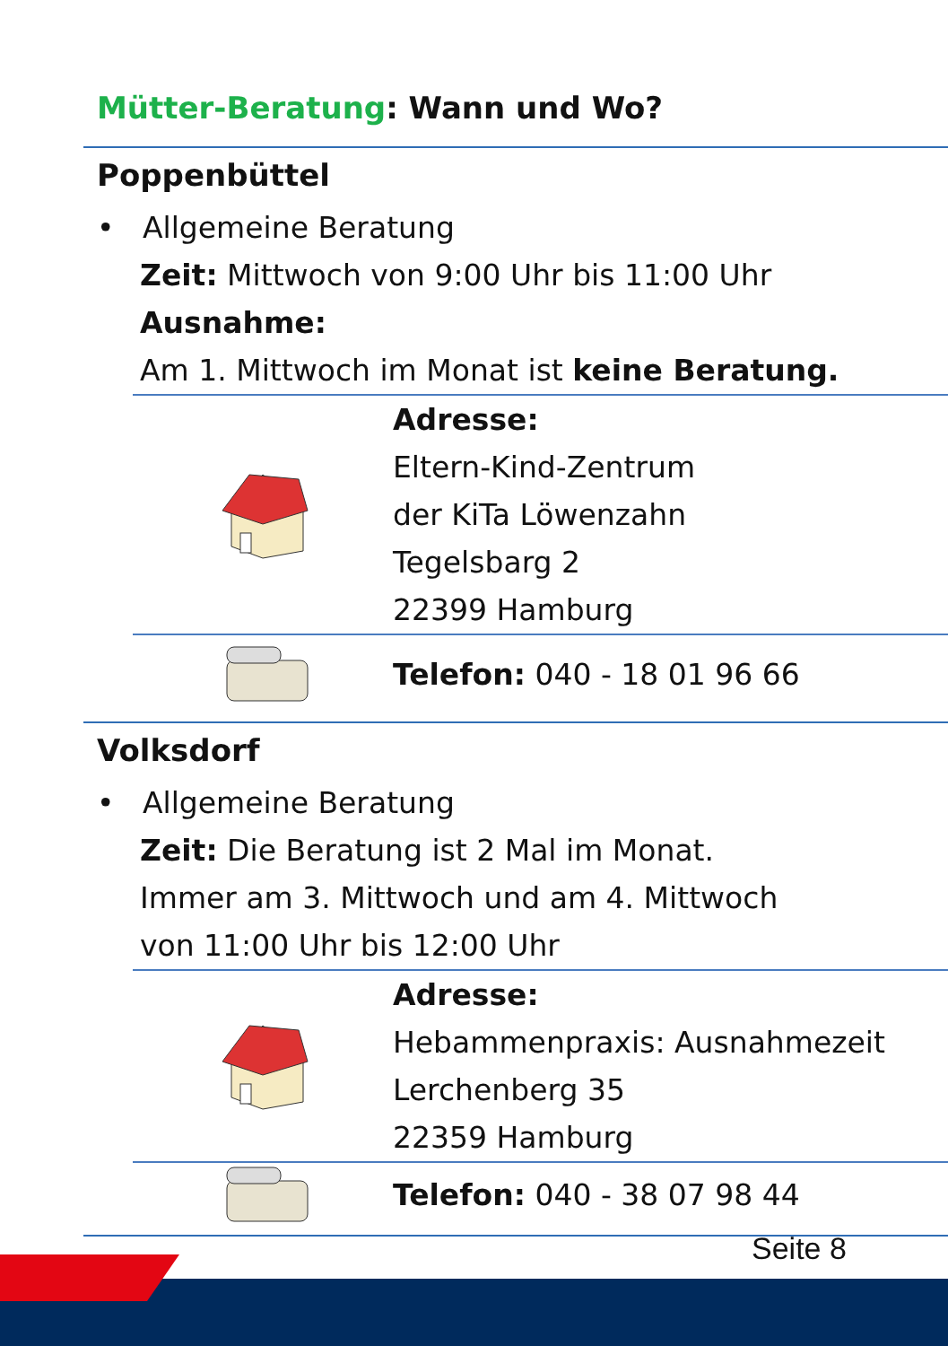Mütter-Beratung: Wann und Wo?
Poppenbüttel
• Allgemeine Beratung
Zeit: Mittwoch von 9:00 Uhr bis 11:00 Uhr
Ausnahme:
Am 1. Mittwoch im Monat ist keine Beratung.
Adresse:
Eltern-Kind-Zentrum
der KiTa Löwenzahn
Tegelsbarg 2
22399 Hamburg
Telefon: 040 - 18 01 96 66
Volksdorf
• Allgemeine Beratung
Zeit: Die Beratung ist 2 Mal im Monat.
Immer am 3. Mittwoch und am 4. Mittwoch
von 11:00 Uhr bis 12:00 Uhr
Adresse:
Hebammenpraxis: Ausnahmezeit
Lerchenberg 35
22359 Hamburg
Telefon: 040 - 38 07 98 44
Seite 8